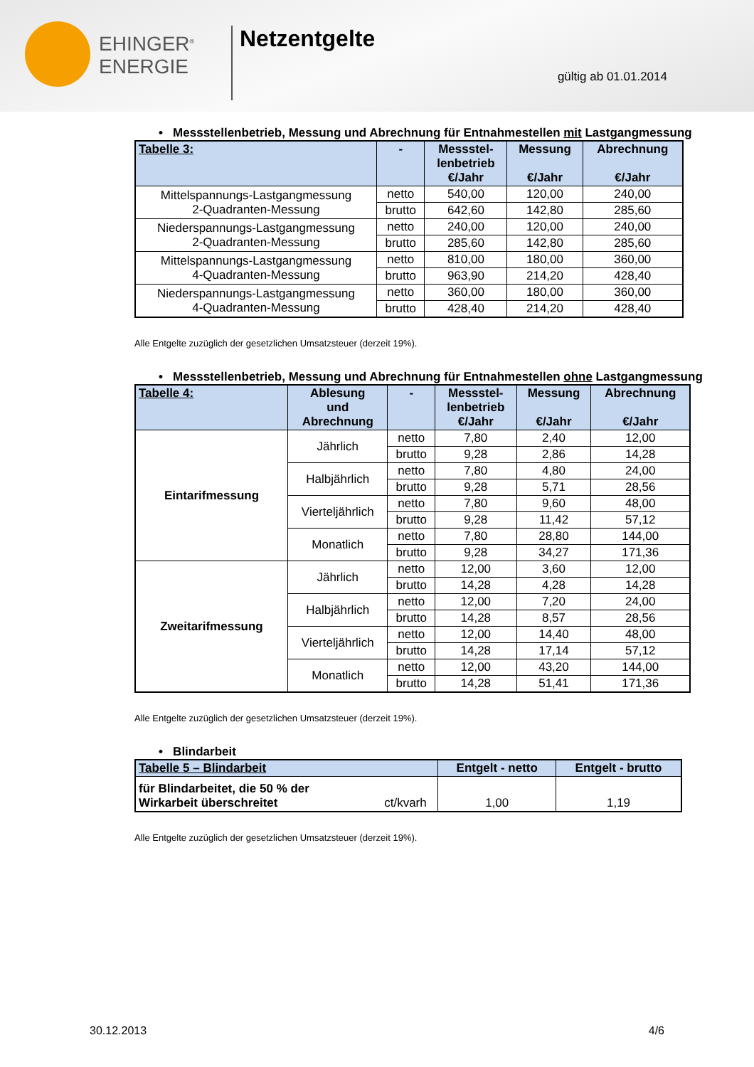EHINGER<sup>®</sup>
ENERGIE
Netzentgelte
gültig ab 01.01.2014
• Messstellenbetrieb, Messung und Abrechnung für Entnahmestellen mit Lastgangmessung
| Tabelle 3: | - | Messstel- lenbetrieb €/Jahr | Messung €/Jahr | Abrechnung €/Jahr |
| --- | --- | --- | --- | --- |
| Mittelspannungs-Lastgangmessung 2-Quadranten-Messung | netto | 540,00 | 120,00 | 240,00 |
| | brutto | 642,60 | 142,80 | 285,60 |
| Niederspannungs-Lastgangmessung 2-Quadranten-Messung | netto | 240,00 | 120,00 | 240,00 |
| | brutto | 285,60 | 142,80 | 285,60 |
| Mittelspannungs-Lastgangmessung 4-Quadranten-Messung | netto | 810,00 | 180,00 | 360,00 |
| | brutto | 963,90 | 214,20 | 428,40 |
| Niederspannungs-Lastgangmessung 4-Quadranten-Messung | netto | 360,00 | 180,00 | 360,00 |
| | brutto | 428,40 | 214,20 | 428,40 |
Alle Entgelte zuzüglich der gesetzlichen Umsatzsteuer (derzeit 19%).
• Messstellenbetrieb, Messung und Abrechnung für Entnahmestellen ohne Lastgangmessung
| Tabelle 4: | Ablesung und Abrechnung | - | Messstel- lenbetrieb €/Jahr | Messung €/Jahr | Abrechnung €/Jahr |
| --- | --- | --- | --- | --- | --- |
| Eintarifmessung | Jährlich | netto | 7,80 | 2,40 | 12,00 |
| | | brutto | 9,28 | 2,86 | 14,28 |
| | Halbjährlich | netto | 7,80 | 4,80 | 24,00 |
| | | brutto | 9,28 | 5,71 | 28,56 |
| | Vierteljährlich | netto | 7,80 | 9,60 | 48,00 |
| | | brutto | 9,28 | 11,42 | 57,12 |
| | Monatlich | netto | 7,80 | 28,80 | 144,00 |
| | | brutto | 9,28 | 34,27 | 171,36 |
| Zweitarifmessung | Jährlich | netto | 12,00 | 3,60 | 12,00 |
| | | brutto | 14,28 | 4,28 | 14,28 |
| | Halbjährlich | netto | 12,00 | 7,20 | 24,00 |
| | | brutto | 14,28 | 8,57 | 28,56 |
| | Vierteljährlich | netto | 12,00 | 14,40 | 48,00 |
| | | brutto | 14,28 | 17,14 | 57,12 |
| | Monatlich | netto | 12,00 | 43,20 | 144,00 |
| | | brutto | 14,28 | 51,41 | 171,36 |
Alle Entgelte zuzüglich der gesetzlichen Umsatzsteuer (derzeit 19%).
• Blindarbeit
| Tabelle 5 – Blindarbeit | | Entgelt - netto | Entgelt - brutto |
| --- | --- | --- | --- |
| für Blindarbeitet, die 50 % der Wirkarbeit überschreitet | ct/kvarh | 1,00 | 1,19 |
Alle Entgelte zuzüglich der gesetzlichen Umsatzsteuer (derzeit 19%).
30.12.2013 4/6